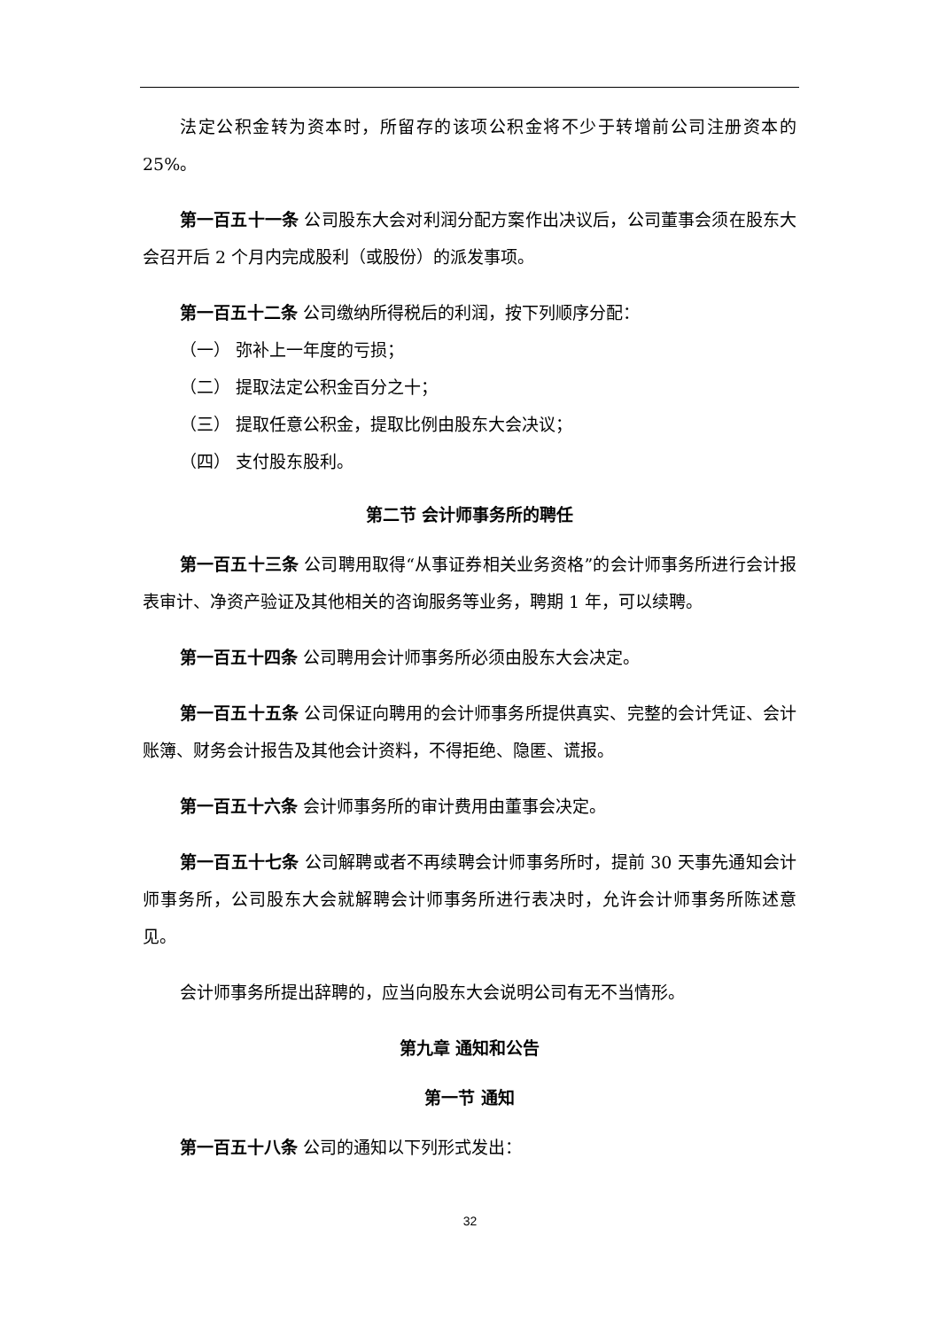法定公积金转为资本时，所留存的该项公积金将不少于转增前公司注册资本的 25%。
第一百五十一条 公司股东大会对利润分配方案作出决议后，公司董事会须在股东大会召开后 2 个月内完成股利（或股份）的派发事项。
第一百五十二条 公司缴纳所得税后的利润，按下列顺序分配：
（一） 弥补上一年度的亏损；
（二） 提取法定公积金百分之十；
（三） 提取任意公积金，提取比例由股东大会决议；
（四） 支付股东股利。
第二节 会计师事务所的聘任
第一百五十三条 公司聘用取得“从事证券相关业务资格”的会计师事务所进行会计报表审计、净资产验证及其他相关的咨询服务等业务，聘期 1 年，可以续聘。
第一百五十四条 公司聘用会计师事务所必须由股东大会决定。
第一百五十五条 公司保证向聘用的会计师事务所提供真实、完整的会计凭证、会计账簿、财务会计报告及其他会计资料，不得拒绝、隐匿、谎报。
第一百五十六条 会计师事务所的审计费用由董事会决定。
第一百五十七条 公司解聘或者不再续聘会计师事务所时，提前 30 天事先通知会计师事务所，公司股东大会就解聘会计师事务所进行表决时，允许会计师事务所陈述意见。
会计师事务所提出辞聘的，应当向股东大会说明公司有无不当情形。
第九章 通知和公告
第一节 通知
第一百五十八条 公司的通知以下列形式发出：
32